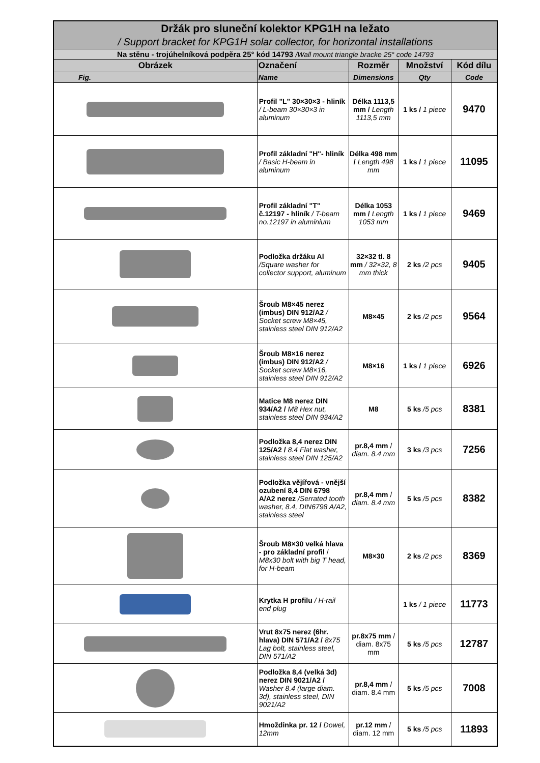| Držák pro sluneční kolektor KPG1H na ležato | | | | |
| / Support bracket for KPG1H solar collector, for horizontal installations | | | | |
| Na stěnu - trojúhelníková podpěra 25° kód 14793 /Wall mount triangle bracke 25° code 14793 | | | | |
| Obrázek | Označení | Rozměr | Množství | Kód dílu |
| Fig. | Name | Dimensions | Qty | Code |
| | Profil "L" 30×30×3 - hliník / L-beam 30×30×3 in aluminum | Délka 1113,5 mm / Length 1113,5 mm | 1 ks / 1 piece | 9470 |
| | Profil základní "H"- hliník / Basic H-beam in aluminum | Délka 498 mm / Length 498 mm | 1 ks / 1 piece | 11095 |
| | Profil základní "T" č.12197 - hliník / T-beam no.12197 in aluminium | Délka 1053 mm / Length 1053 mm | 1 ks / 1 piece | 9469 |
| | Podložka držáku Al /Square washer for collector support, aluminum | 32×32 tl. 8 mm / 32×32, 8 mm thick | 2 ks /2 pcs | 9405 |
| | Šroub M8×45 nerez (imbus) DIN 912/A2 / Socket screw M8×45, stainless steel DIN 912/A2 | M8×45 | 2 ks /2 pcs | 9564 |
| | Šroub M8×16 nerez (imbus) DIN 912/A2 / Socket screw M8×16, stainless steel DIN 912/A2 | M8×16 | 1 ks / 1 piece | 6926 |
| | Matice M8 nerez DIN 934/A2 / M8 Hex nut, stainless steel DIN 934/A2 | M8 | 5 ks /5 pcs | 8381 |
| | Podložka 8,4 nerez DIN 125/A2 / 8.4 Flat washer, stainless steel DIN 125/A2 | pr.8,4 mm / diam. 8.4 mm | 3 ks /3 pcs | 7256 |
| | Podložka vějířová - vnější ozubení 8,4 DIN 6798 A/A2 nerez /Serrated tooth washer, 8.4, DIN6798 A/A2, stainless steel | pr.8,4 mm / diam. 8.4 mm | 5 ks /5 pcs | 8382 |
| | Šroub M8×30 velká hlava - pro základní profil / M8x30 bolt with big T head, for H-beam | M8×30 | 2 ks /2 pcs | 8369 |
| | Krytka H profilu / H-rail end plug | | 1 ks / 1 piece | 11773 |
| | Vrut 8x75 nerez (6hr. hlava) DIN 571/A2 / 8x75 Lag bolt, stainless steel, DIN 571/A2 | pr.8x75 mm / diam. 8x75 mm | 5 ks /5 pcs | 12787 |
| | Podložka 8,4 (velká 3d) nerez DIN 9021/A2 / Washer 8.4 (large diam. 3d), stainless steel, DIN 9021/A2 | pr.8,4 mm / diam. 8.4 mm | 5 ks /5 pcs | 7008 |
| | Hmoždinka pr. 12 / Dowel, 12mm | pr.12 mm / diam. 12 mm | 5 ks /5 pcs | 11893 |